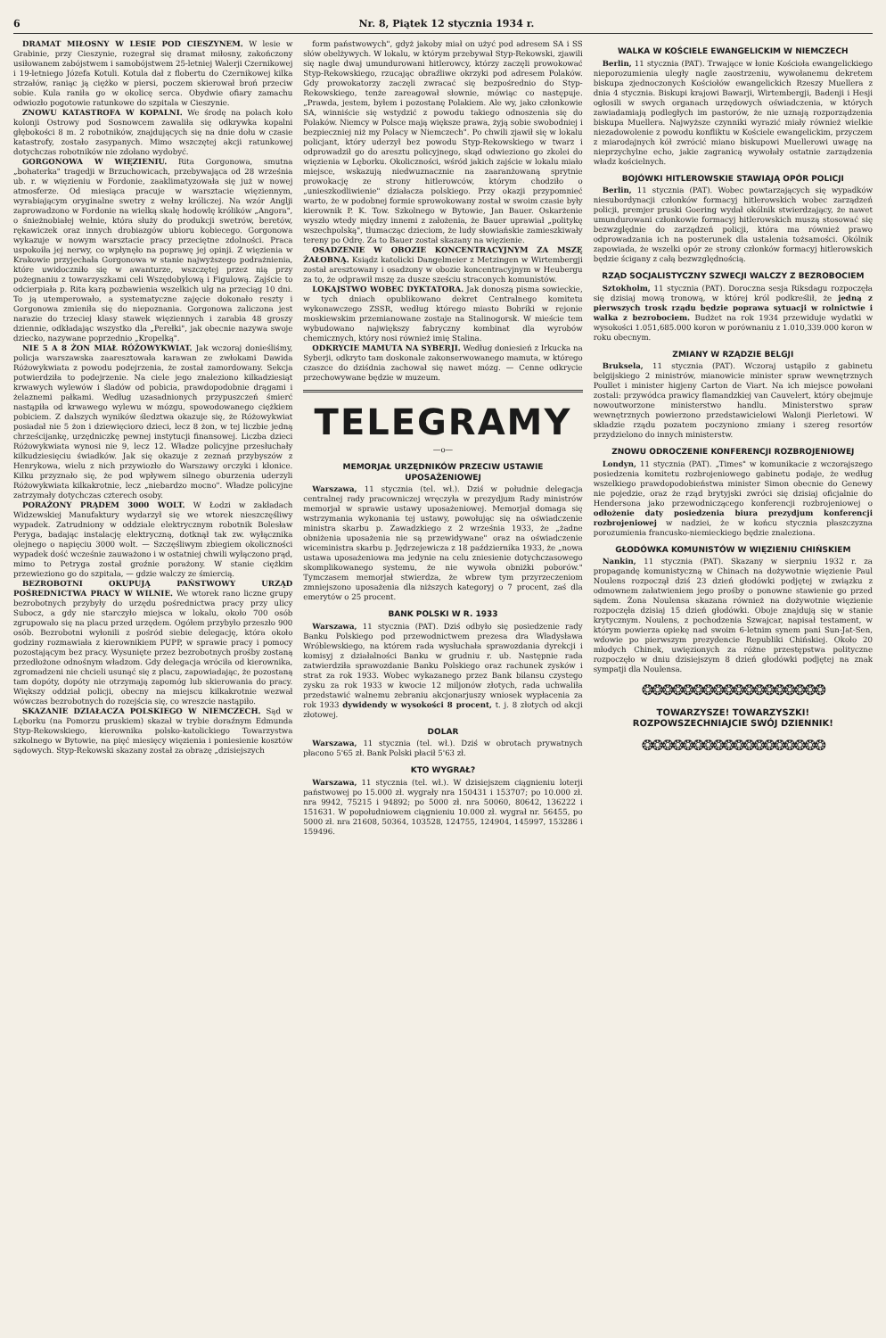6 Nr. 8, Piątek 12 stycznia 1934 r.
DRAMAT MIŁOSNY W LESIE POD CIESZYNEM. W lesie w Grabinie, przy Cieszynie, rozegrał się dramat miłosny, zakończony usiłowanem zabójstwem i samobójstwem 25-letniej Walerji Czernikowej i 19-letniego Józefa Kotuli. Kotula dał z flobertu do Czernikowej kilka strzałów, raniąc ją ciężko w piersi, poczem skierował broń przeciw sobie. Kula raniła go w okolicę serca. Obydwie ofiary zamachu odwiozło pogotowie ratunkowe do szpitala w Cieszynie.
ZNOWU KATASTROFA W KOPALNI. We środę na polach koło kolonji Ostrowy pod Sosnowcem zawaliła się odkrywka kopalni głębokości 8 m. 2 robotników, znajdujących się na dnie dołu w czasie katastrofy, zostało zasypanych. Mimo wszczętej akcji ratunkowej dotychczas robotników nie zdołano wydobyć.
GORGONOWA W WIĘZIENIU. Rita Gorgonowa, smutna „bohaterka" tragedji w Brzuchowicach, przebywająca od 28 września ub. r. w więzieniu w Fordonie, zaaklimatyzowała się już w nowej atmosferze. Od miesiąca pracuje w warsztacie więziennym, wyrabiającym oryginalne swetry z wełny króliczej. Na wzór Anglji zaprowadzono w Fordonie na wielką skalę hodowlę królików „Angora", o śnieżnobiałej wełnie, która służy do produkcji swetrów, beretów, rękawiczek oraz innych drobiazgów ubioru kobiecego. Gorgonowa wykazuje w nowym warsztacie pracy przeciętne zdolności. Praca uspokoiła jej nerwy, co wpłynęło na poprawę jej opinji. Z więzienia w Krakowie przyjechała Gorgonowa w stanie najwyższego podrażnienia, które uwidoczniło się w awanturze, wszczętej przez nią przy pożegnaniu z towarzyszkami celi Wszędobylową i Figulową. Zajście to odcierpiała p. Rita karą pozbawienia wszelkich ulg na przeciąg 10 dni. To ją utemperowało, a systematyczne zajęcie dokonało reszty i Gorgonowa zmieniła się do niepoznania. Gorgonowa zaliczona jest narazie do trzeciej klasy stawek więziennych i zarabia 48 groszy dziennie, odkładając wszystko dla „Perełki", jak obecnie nazywa swoje dziecko, nazywane poprzednio „Kropelką".
NIE 5 A 8 ŻON MIAŁ RÓŻOWYKWIAT. Jak wczoraj donieśliśmy, policja warszawska zaaresztowała karawan ze zwłokami Dawida Różowykwiata z powodu podejrzenia, że został zamordowany. Sekcja potwierdziła to podejrzenie. Na ciele jego znaleziono kilkadziesiąt krwawych wylewów i śladów od pobicia, prawdopodobnie drągami i żelaznemi pałkami. Według uzasadnionych przypuszczeń śmierć nastąpiła od krwawego wylewu w mózgu, spowodowanego ciężkiem pobiciem. Z dalszych wyników śledztwa okazuje się, że Różowykwiat posiadał nie 5 żon i dziewięcioro dzieci, lecz 8 żon, w tej liczbie jedną chrześcijankę, urzędniczkę pewnej instytucji finansowej. Liczba dzieci Różowykwiata wynosi nie 9, lecz 12. Władze policyjne przesłuchały kilkudziesięciu świadków. Jak się okazuje z zeznań przybyszów z Henrykowa, wielu z nich przywiozło do Warszawy orczyki i kłonice. Kilku przyznało się, że pod wpływem silnego oburzenia uderzyli Różowykwiata kilkakrotnie, lecz „niebardzo mocno". Władze policyjne zatrzymały dotychczas czterech osoby.
PORAŻONY PRĄDEM 3000 WOLT. W Łodzi w zakładach Widzewskiej Manufaktury wydarzył się we wtorek nieszczęśliwy wypadek. Zatrudniony w oddziale elektrycznym robotnik Bolesław Peryga, badając instalację elektryczną, dotknął tak zw. wyłącznika olejnego o napięciu 3000 wolt. — Szczęśliwym zbiegiem okoliczności wypadek dość wcześnie zauważono i w ostatniej chwili wyłączono prąd, mimo to Petryga został groźnie porażony. W stanie ciężkim przewieziono go do szpitala, — gdzie walczy ze śmiercią.
BEZROBOTNI OKUPUJĄ PAŃSTWOWY URZĄD POŚREDNICTWA PRACY W WILNIE. We wtorek rano liczne grupy bezrobotnych przybyły do urzędu pośrednictwa pracy przy ulicy Subocz, a gdy nie starczyło miejsca w lokalu, około 700 osób zgrupowało się na placu przed urzędem. Ogółem przybyło przeszło 900 osób. Bezrobotni wyłonili z pośród siebie delegację, która około godziny rozmawiała z kierownikiem PUPP, w sprawie pracy i pomocy pozostającym bez pracy. Wysunięte przez bezrobotnych prośby zostaną przedłożone odnośnym władzom. Gdy delegacja wróciła od kierownika, zgromadzeni nie chcieli usunąć się z placu, zapowiadając, że pozostaną tam dopóty, dopóty nie otrzymają zapomóg lub skierowania do pracy. Większy oddział policji, obecny na miejscu kilkakrotnie wezwał wówczas bezrobotnych do rozejścia się, co wreszcie nastąpiło.
SKAZANIE DZIAŁACZA POLSKIEGO W NIEMCZECH. Sąd w Lęborku (na Pomorzu pruskiem) skazał w trybie doraźnym Edmunda Styp-Rekowskiego, kierownika polsko-katolickiego Towarzystwa szkolnego w Bytowie, na pięć miesięcy więzienia i poniesienie kosztów sądowych. Styp-Rekowski skazany został za obrazę „dzisiejszych
form państwowych", gdyż jakoby miał on użyć pod adresem SA i SS słów obelżywych. W lokalu, w którym przebywał Styp-Rekowski, zjawili się nagle dwaj umundurowani hitlerowcy, którzy zaczęli prowokować Styp-Rekowskiego, rzucając obraźliwe okrzyki pod adresem Polaków. Gdy prowokatorzy zaczęli zwracać się bezpośrednio do Styp-Rekowskiego, tenże zareagował słownie, mówiąc co następuje. „Prawda, jestem, byłem i pozostanę Polakiem. Ale wy, jako członkowie SA, winniście się wstydzić z powodu takiego odnoszenia się do Polaków. Niemcy w Polsce mają większe prawa, żyją sobie swobodniej i bezpieczniej niż my Polacy w Niemczech". Po chwili zjawił się w lokalu policjant, który uderzył bez powodu Styp-Rekowskiego w twarz i odprowadził go do aresztu policyjnego, skąd odwieziono go zkolei do więzienia w Lęborku. Okoliczności, wśród jakich zajście w lokalu miało miejsce, wskazują niedwuznacznie na zaaranżowaną sprytnie prowokację ze strony hitlerowców, którym chodziło o „unieszkodliwienie" działacza polskiego. Przy okazji przypomnieć warto, że w podobnej formie sprowokowany został w swoim czasie były kierownik P. K. Tow. Szkolnego w Bytowie, Jan Bauer. Oskarżenie wyszło wtedy między innemi z założenia, że Bauer uprawiał „politykę wszechpolską", tłumacząc dzieciom, że ludy słowiańskie zamieszkiwały tereny po Odrę. Za to Bauer został skazany na więzienie.
OSADZENIE W OBOZIE KONCENTRACYJNYM ZA MSZĘ ŻAŁOBNĄ. Ksiądz katolicki Dangelmeier z Metzingen w Wirtembergji został aresztowany i osadzony w obozie koncentracyjnym w Heubergu za to, że odprawił mszę za dusze sześciu straconych komunistów.
LOKAJSTWO WOBEC DYKTATORA. Jak donoszą pisma sowieckie, w tych dniach opublikowano dekret Centralnego komitetu wykonawczego ZSSR, według którego miasto Bobriki w rejonie moskiewskim przemianowane zostaje na Stalinogorsk. W mieście tem wybudowano największy fabryczny kombinat dla wyrobów chemicznych, który nosi również imię Stalina.
ODKRYCIE MAMUTA NA SYBERJI. Według doniesień z Irkucka na Syberji, odkryto tam doskonale zakonserwowanego mamuta, w którego czaszce do dziśdnia zachował się nawet mózg. — Cenne odkrycie przechowywane będzie w muzeum.
TELEGRAMY
—o—
MEMORJAŁ URZĘDNIKÓW PRZECIW USTAWIE UPOSAŻENIOWEJ
Warszawa, 11 stycznia (tel. wł.). Dziś w południe delegacja centralnej rady pracowniczej wręczyła w prezydjum Rady ministrów memorjał w sprawie ustawy uposażeniowej. Memorjał domaga się wstrzymania wykonania tej ustawy, powołując się na oświadczenie ministra skarbu p. Zawadzkiego z 2 września 1933, że „żadne obniżenia uposażenia nie są przewidywane" oraz na oświadczenie wiceministra skarbu p. Jędrzejewicza z 18 października 1933, że „nowa ustawa uposażeniowa ma jedynie na celu zniesienie dotychczasowego skomplikowanego systemu, że nie wywoła obniżki poborów." Tymczasem memorjał stwierdza, że wbrew tym przyrzeczeniom zmniejszono uposażenia dla niższych kategoryj o 7 procent, zaś dla emerytów o 25 procent.
BANK POLSKI W R. 1933
Warszawa, 11 stycznia (PAT). Dziś odbyło się posiedzenie rady Banku Polskiego pod przewodnictwem prezesa dra Władysława Wróblewskiego, na którem rada wysłuchała sprawozdania dyrekcji i komisyj z działalności Banku w grudniu r. ub. Następnie rada zatwierdziła sprawozdanie Banku Polskiego oraz rachunek zysków i strat za rok 1933. Wobec wykazanego przez Bank bilansu czystego zysku za rok 1933 w kwocie 12 miljonów złotych, rada uchwaliła przedstawić walnemu zebraniu akcjonarjuszy wniosek wypłacenia za rok 1933 dywidendy w wysokości 8 procent, t. j. 8 złotych od akcji złotowej.
DOLAR
Warszawa, 11 stycznia (tel. wł.). Dziś w obrotach prywatnych płacono 5'65 zł. Bank Polski płacił 5'63 zł.
KTO WYGRAŁ?
Warszawa, 11 stycznia (tel. wł.). W dzisiejszem ciągnieniu loterji państwowej po 15.000 zł. wygrały nra 150431 i 153707; po 10.000 zł. nra 9942, 75215 i 94892; po 5000 zł. nra 50060, 80642, 136222 i 151631. W popołudniowem ciągnieniu 10.000 zł. wygrał nr. 56455, po 5000 zł. nra 21608, 50364, 103528, 124755, 124904, 145997, 153286 i 159496.
WALKA W KOŚCIELE EWANGELICKIM W NIEMCZECH
Berlin, 11 stycznia (PAT). Trwające w łonie Kościoła ewangelickiego nieporozumienia uległy nagle zaostrzeniu, wywołanemu dekretem biskupa zjednoczonych Kościołów ewangelickich Rzeszy Muellera z dnia 4 stycznia. Biskupi krajowi Bawarji, Wirtembergji, Badenji i Hesji ogłosili w swych organach urzędowych oświadczenia, w których zawiadamiają podległych im pastorów, że nie uznają rozporządzenia biskupa Muellera. Najwyższe czynniki wyrazić miały również wielkie niezadowolenie z powodu konfliktu w Kościele ewangelickim, przyczem z miarodajnych kół zwrócić miano biskupowi Muellerowi uwagę na nieprzychylne echo, jakie zagranicą wywołały ostatnie zarządzenia władz kościelnych.
BOJÓWKI HITLEROWSKIE STAWIAJĄ OPÓR POLICJI
Berlin, 11 stycznia (PAT). Wobec powtarzających się wypadków niesubordynacji członków formacyj hitlerowskich wobec zarządzeń policji, premjer pruski Goering wydał okólnik stwierdzający, że nawet umundurowani członkowie formacyj hitlerowskich muszą stosować się bezwzględnie do zarządzeń policji, która ma również prawo odprowadzania ich na posterunek dla ustalenia tożsamości. Okólnik zapowiada, że wszelki opór ze strony członków formacyj hitlerowskich będzie ścigany z całą bezwzględnością.
RZĄD SOCJALISTYCZNY SZWECJI WALCZY Z BEZROBOCIEM
Sztokholm, 11 stycznia (PAT). Doroczna sesja Riksdagu rozpoczęła się dzisiaj mową tronową, w której król podkreślił, że jedną z pierwszych trosk rządu będzie poprawa sytuacji w rolnictwie i walka z bezrobociem. Budżet na rok 1934 przewiduje wydatki w wysokości 1.051,685.000 koron w porównaniu z 1.010,339.000 koron w roku obecnym.
ZMIANY W RZĄDZIE BELGJI
Bruksela, 11 stycznia (PAT). Wczoraj ustąpiło z gabinetu belgijskiego 2 ministrów, mianowicie minister spraw wewnętrznych Poullet i minister higjeny Carton de Viart. Na ich miejsce powołani zostali: przywódca prawicy flamandzkiej van Cauvelert, który obejmuje nowoutworzone ministerstwo handlu. Ministerstwo spraw wewnętrznych powierzono przedstawicielowi Walonji Pierletowi. W składzie rządu pozatem poczyniono zmiany i szereg resortów przydzielono do innych ministerstw.
ZNOWU ODROCZENIE KONFERENCJI ROZBROJENIOWEJ
Londyn, 11 stycznia (PAT). „Times" w komunikacie z wczorajszego posiedzenia komitetu rozbrojeniowego gabinetu podaje, że według wszelkiego prawdopodobieństwa minister Simon obecnie do Genewy nie pojedzie, oraz że rząd brytyjski zwróci się dzisiaj oficjalnie do Hendersona jako przewodniczącego konferencji rozbrojeniowej o odłożenie daty posiedzenia biura prezydjum konferencji rozbrojeniowej w nadziei, że w końcu stycznia płaszczyzna porozumienia francusko-niemieckiego będzie znaleziona.
GŁODÓWKA KOMUNISTÓW W WIĘZIENIU CHIŃSKIEM
Nankin, 11 stycznia (PAT). Skazany w sierpniu 1932 r. za propagandę komunistyczną w Chinach na dożywotnie więzienie Paul Noulens rozpoczął dziś 23 dzień głodówki podjętej w związku z odmownem załatwieniem jego prośby o ponowne stawienie go przed sądem. Żona Noulensa skazana również na dożywotnie więzienie rozpoczęła dzisiaj 15 dzień głodówki. Oboje znajdują się w stanie krytycznym. Noulens, z pochodzenia Szwajcar, napisał testament, w którym powierza opiekę nad swoim 6-letnim synem pani Sun-Jat-Sen, wdowie po pierwszym prezydencie Republiki Chińskiej. Około 20 młodych Chinek, uwięzionych za różne przestępstwa polityczne rozpoczęło w dniu dzisiejszym 8 dzień głodówki podjętej na znak sympatji dla Noulensa.
❂❂❂❂❂❂❂❂❂❂❂❂❂❂❂❂❂❂
TOWARZYSZE! TOWARZYSZKI!
ROZPOWSZECHNIAJCIE SWÓJ DZIENNIK!
❂❂❂❂❂❂❂❂❂❂❂❂❂❂❂❂❂❂